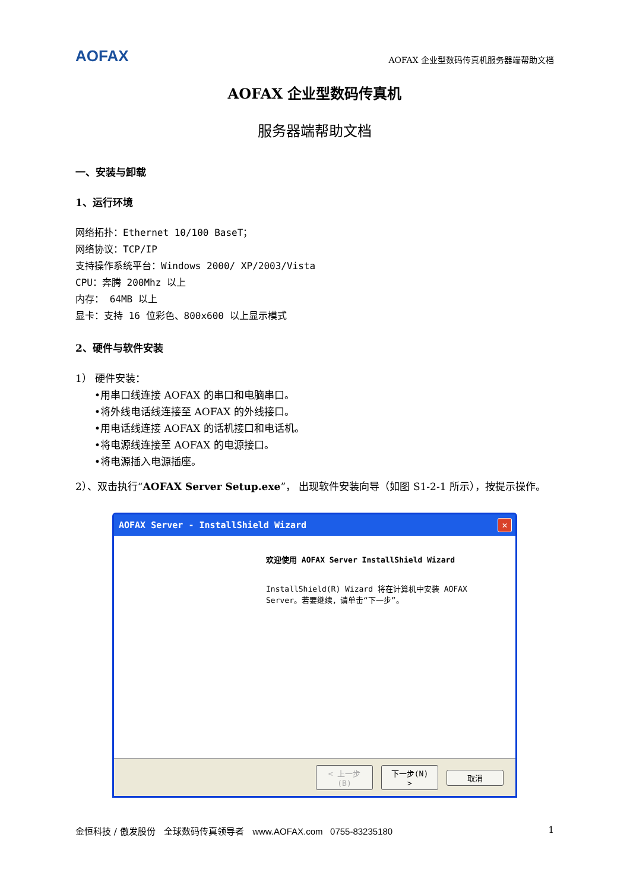AOFAX
AOFAX 企业型数码传真机服务器端帮助文档
AOFAX 企业型数码传真机
服务器端帮助文档
一、安装与卸载
1、运行环境
网络拓扑：Ethernet 10/100 BaseT；
网络协议：TCP/IP
支持操作系统平台：Windows 2000/ XP/2003/Vista
CPU：奔腾 200Mhz 以上
内存： 64MB 以上
显卡：支持 16 位彩色、800x600 以上显示模式
2、硬件与软件安装
1） 硬件安装：
•用串口线连接 AOFAX 的串口和电脑串口。
•将外线电话线连接至 AOFAX 的外线接口。
•用电话线连接 AOFAX 的话机接口和电话机。
•将电源线连接至 AOFAX 的电源接口。
•将电源插入电源插座。
2）、双击执行“AOFAX Server Setup.exe”， 出现软件安装向导（如图 S1-2-1 所示），按提示操作。
AOFAX Server - InstallShield Wizard ✕
欢迎使用 AOFAX Server InstallShield Wizard
InstallShield(R) Wizard 将在计算机中安装 AOFAX Server。若要继续，请单击“下一步”。
< 上一步(B) 下一步(N) > 取消
金恒科技 / 傲发股份 全球数码传真领导者 www.AOFAX.com 0755-83235180 1